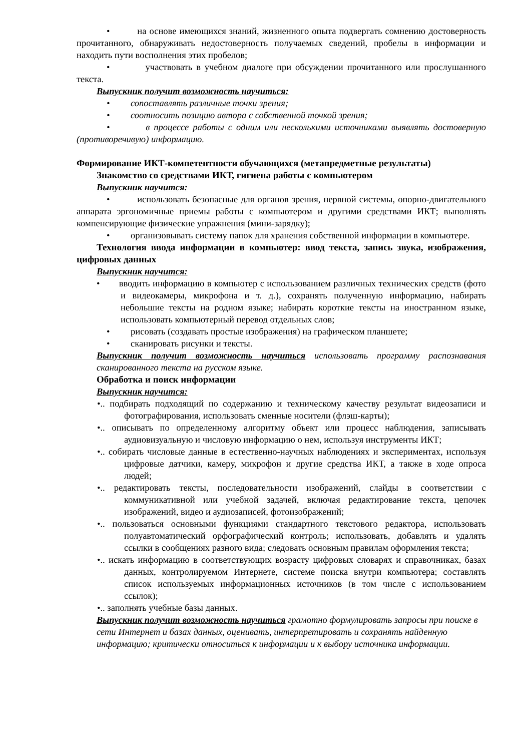• на основе имеющихся знаний, жизненного опыта подвергать сомнению достоверность прочитанного, обнаруживать недостоверность получаемых сведений, пробелы в информации и находить пути восполнения этих пробелов;
• участвовать в учебном диалоге при обсуждении прочитанного или прослушанного текста.
Выпускник получит возможность научиться:
• сопоставлять различные точки зрения;
• соотносить позицию автора с собственной точкой зрения;
• в процессе работы с одним или несколькими источниками выявлять достоверную (противоречивую) информацию.
Формирование ИКТ-компетентности обучающихся (метапредметные результаты)
Знакомство со средствами ИКТ, гигиена работы с компьютером
Выпускник научится:
• использовать безопасные для органов зрения, нервной системы, опорно-двигательного аппарата эргономичные приемы работы с компьютером и другими средствами ИКТ; выполнять компенсирующие физические упражнения (мини-зарядку);
• организовывать систему папок для хранения собственной информации в компьютере.
Технология ввода информации в компьютер: ввод текста, запись звука, изображения, цифровых данных
Выпускник научится:
• вводить информацию в компьютер с использованием различных технических средств (фото и видеокамеры, микрофона и т. д.), сохранять полученную информацию, набирать небольшие тексты на родном языке; набирать короткие тексты на иностранном языке, использовать компьютерный перевод отдельных слов;
• рисовать (создавать простые изображения) на графическом планшете;
• сканировать рисунки и тексты.
Выпускник получит возможность научиться использовать программу распознавания сканированного текста на русском языке.
Обработка и поиск информации
Выпускник научится:
•.. подбирать подходящий по содержанию и техническому качеству результат видеозаписи и фотографирования, использовать сменные носители (флэш-карты);
•.. описывать по определенному алгоритму объект или процесс наблюдения, записывать аудиовизуальную и числовую информацию о нем, используя инструменты ИКТ;
•.. собирать числовые данные в естественно-научных наблюдениях и экспериментах, используя цифровые датчики, камеру, микрофон и другие средства ИКТ, а также в ходе опроса людей;
•.. редактировать тексты, последовательности изображений, слайды в соответствии с коммуникативной или учебной задачей, включая редактирование текста, цепочек изображений, видео и аудиозаписей, фотоизображений;
•.. пользоваться основными функциями стандартного текстового редактора, использовать полуавтоматический орфографический контроль; использовать, добавлять и удалять ссылки в сообщениях разного вида; следовать основным правилам оформления текста;
•.. искать информацию в соответствующих возрасту цифровых словарях и справочниках, базах данных, контролируемом Интернете, системе поиска внутри компьютера; составлять список используемых информационных источников (в том числе с использованием ссылок);
•.. заполнять учебные базы данных.
Выпускник получит возможность научиться грамотно формулировать запросы при поиске в сети Интернет и базах данных, оценивать, интерпретировать и сохранять найденную информацию; критически относиться к информации и к выбору источника информации.